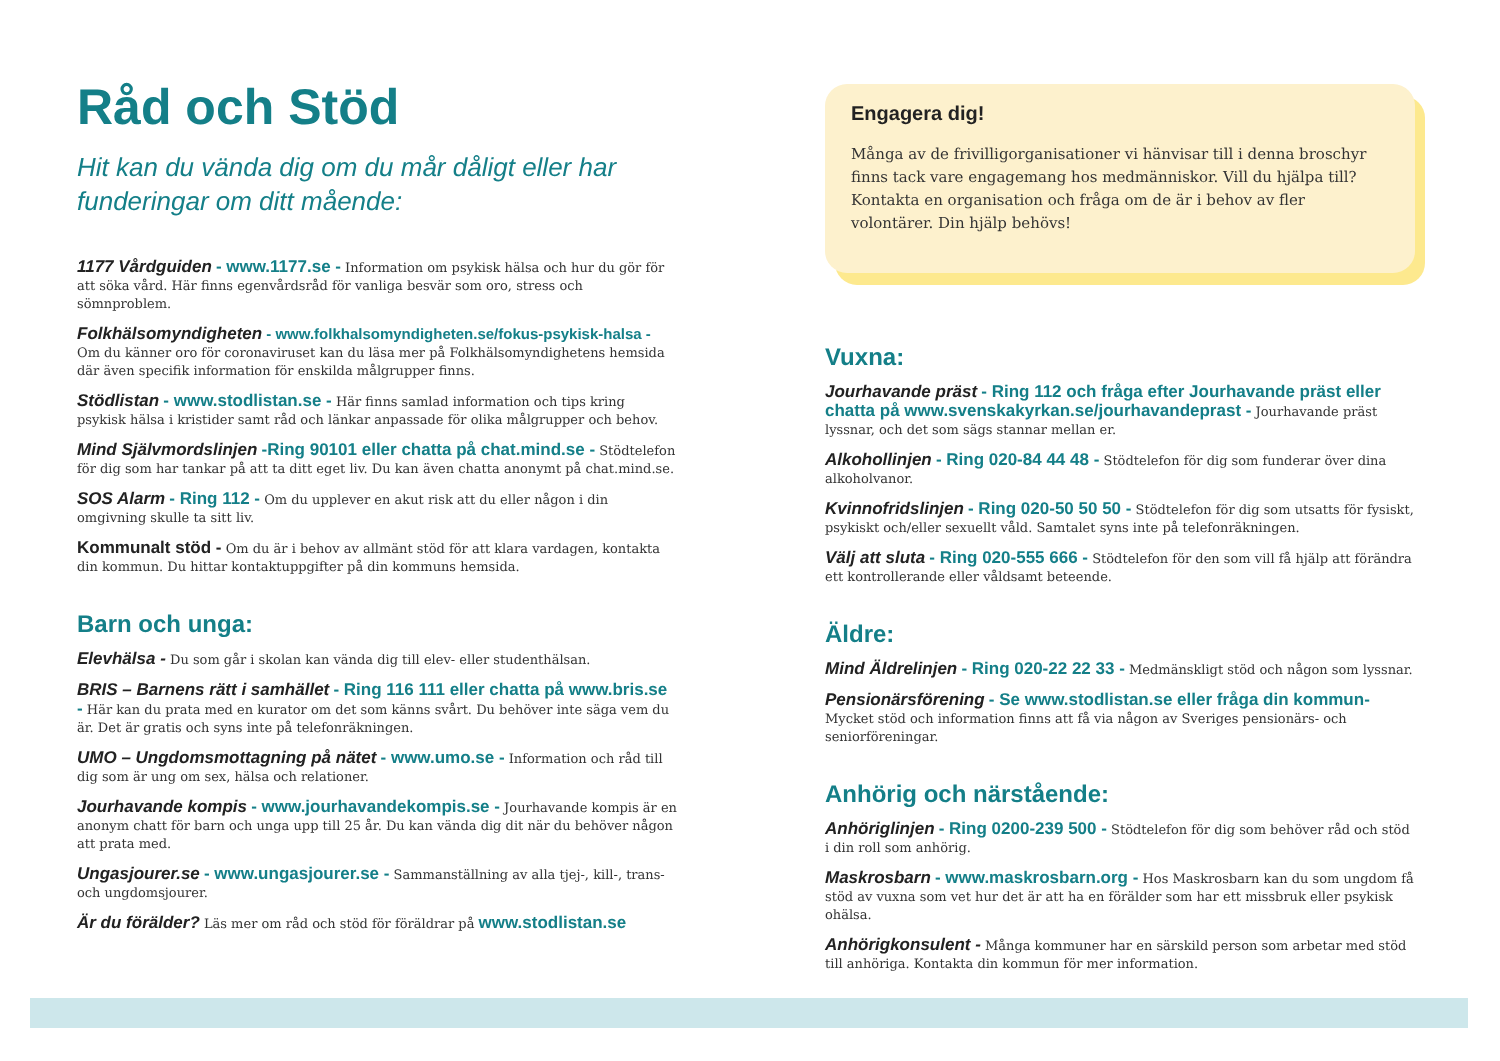Råd och Stöd
Hit kan du vända dig om du mår dåligt eller har funderingar om ditt mående:
1177 Vårdguiden - www.1177.se - Information om psykisk hälsa och hur du gör för att söka vård. Här finns egenvårdsråd för vanliga besvär som oro, stress och sömnproblem.
Folkhälsomyndigheten - www.folkhalsomyndigheten.se/fokus-psykisk-halsa - Om du känner oro för coronaviruset kan du läsa mer på Folkhälsomyndighetens hemsida där även specifik information för enskilda målgrupper finns.
Stödlistan - www.stodlistan.se - Här finns samlad information och tips kring psykisk hälsa i kristider samt råd och länkar anpassade för olika målgrupper och behov.
Mind Självmordslinjen -Ring 90101 eller chatta på chat.mind.se - Stödtelefon för dig som har tankar på att ta ditt eget liv. Du kan även chatta anonymt på chat.mind.se.
SOS Alarm - Ring 112 - Om du upplever en akut risk att du eller någon i din omgivning skulle ta sitt liv.
Kommunalt stöd - Om du är i behov av allmänt stöd för att klara vardagen, kontakta din kommun. Du hittar kontaktuppgifter på din kommuns hemsida.
Barn och unga:
Elevhälsa - Du som går i skolan kan vända dig till elev- eller studenthälsan.
BRIS – Barnens rätt i samhället - Ring 116 111 eller chatta på www.bris.se - Här kan du prata med en kurator om det som känns svårt. Du behöver inte säga vem du är. Det är gratis och syns inte på telefonräkningen.
UMO – Ungdomsmottagning på nätet - www.umo.se - Information och råd till dig som är ung om sex, hälsa och relationer.
Jourhavande kompis - www.jourhavandekompis.se - Jourhavande kompis är en anonym chatt för barn och unga upp till 25 år. Du kan vända dig dit när du behöver någon att prata med.
Ungasjourer.se - www.ungasjourer.se - Sammanställning av alla tjej-, kill-, trans- och ungdomsjourer.
Är du förälder? Läs mer om råd och stöd för föräldrar på www.stodlistan.se
Engagera dig!
Många av de frivilligorganisationer vi hänvisar till i denna broschyr finns tack vare engagemang hos medmänniskor. Vill du hjälpa till? Kontakta en organisation och fråga om de är i behov av fler volontärer. Din hjälp behövs!
Vuxna:
Jourhavande präst - Ring 112 och fråga efter Jourhavande präst eller chatta på www.svenskakyrkan.se/jourhavandeprast - Jourhavande präst lyssnar, och det som sägs stannar mellan er.
Alkohollinjen - Ring 020-84 44 48 - Stödtelefon för dig som funderar över dina alkoholvanor.
Kvinnofridslinjen - Ring 020-50 50 50 - Stödtelefon för dig som utsatts för fysiskt, psykiskt och/eller sexuellt våld. Samtalet syns inte på telefonräkningen.
Välj att sluta - Ring 020-555 666 - Stödtelefon för den som vill få hjälp att förändra ett kontrollerande eller våldsamt beteende.
Äldre:
Mind Äldrelinjen - Ring 020-22 22 33 - Medmänskligt stöd och någon som lyssnar.
Pensionärsförening - Se www.stodlistan.se eller fråga din kommun- Mycket stöd och information finns att få via någon av Sveriges pensionärs- och seniorföreningar.
Anhörig och närstående:
Anhöriglinjen - Ring 0200-239 500 - Stödtelefon för dig som behöver råd och stöd i din roll som anhörig.
Maskrosbarn - www.maskrosbarn.org - Hos Maskrosbarn kan du som ungdom få stöd av vuxna som vet hur det är att ha en förälder som har ett missbruk eller psykisk ohälsa.
Anhörigkonsulent - Många kommuner har en särskild person som arbetar med stöd till anhöriga. Kontakta din kommun för mer information.